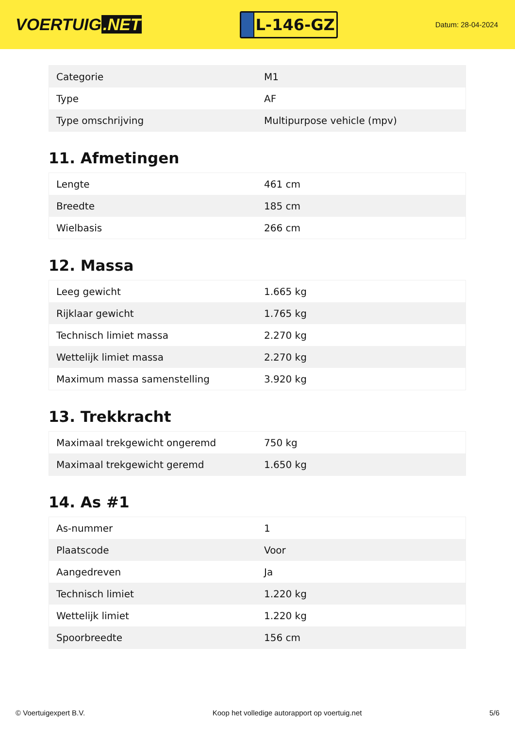VOERTUIG.NET
L-146-GZ
Datum: 28-04-2024
| Categorie | M1 |
| Type | AF |
| Type omschrijving | Multipurpose vehicle (mpv) |
11. Afmetingen
| Lengte | 461 cm |
| Breedte | 185 cm |
| Wielbasis | 266 cm |
12. Massa
| Leeg gewicht | 1.665 kg |
| Rijklaar gewicht | 1.765 kg |
| Technisch limiet massa | 2.270 kg |
| Wettelijk limiet massa | 2.270 kg |
| Maximum massa samenstelling | 3.920 kg |
13. Trekkracht
| Maximaal trekgewicht ongeremd | 750 kg |
| Maximaal trekgewicht geremd | 1.650 kg |
14. As #1
| As-nummer | 1 |
| Plaatscode | Voor |
| Aangedreven | Ja |
| Technisch limiet | 1.220 kg |
| Wettelijk limiet | 1.220 kg |
| Spoorbreedte | 156 cm |
© Voertuigexpert B.V. Koop het volledige autorapport op voertuig.net 5/6